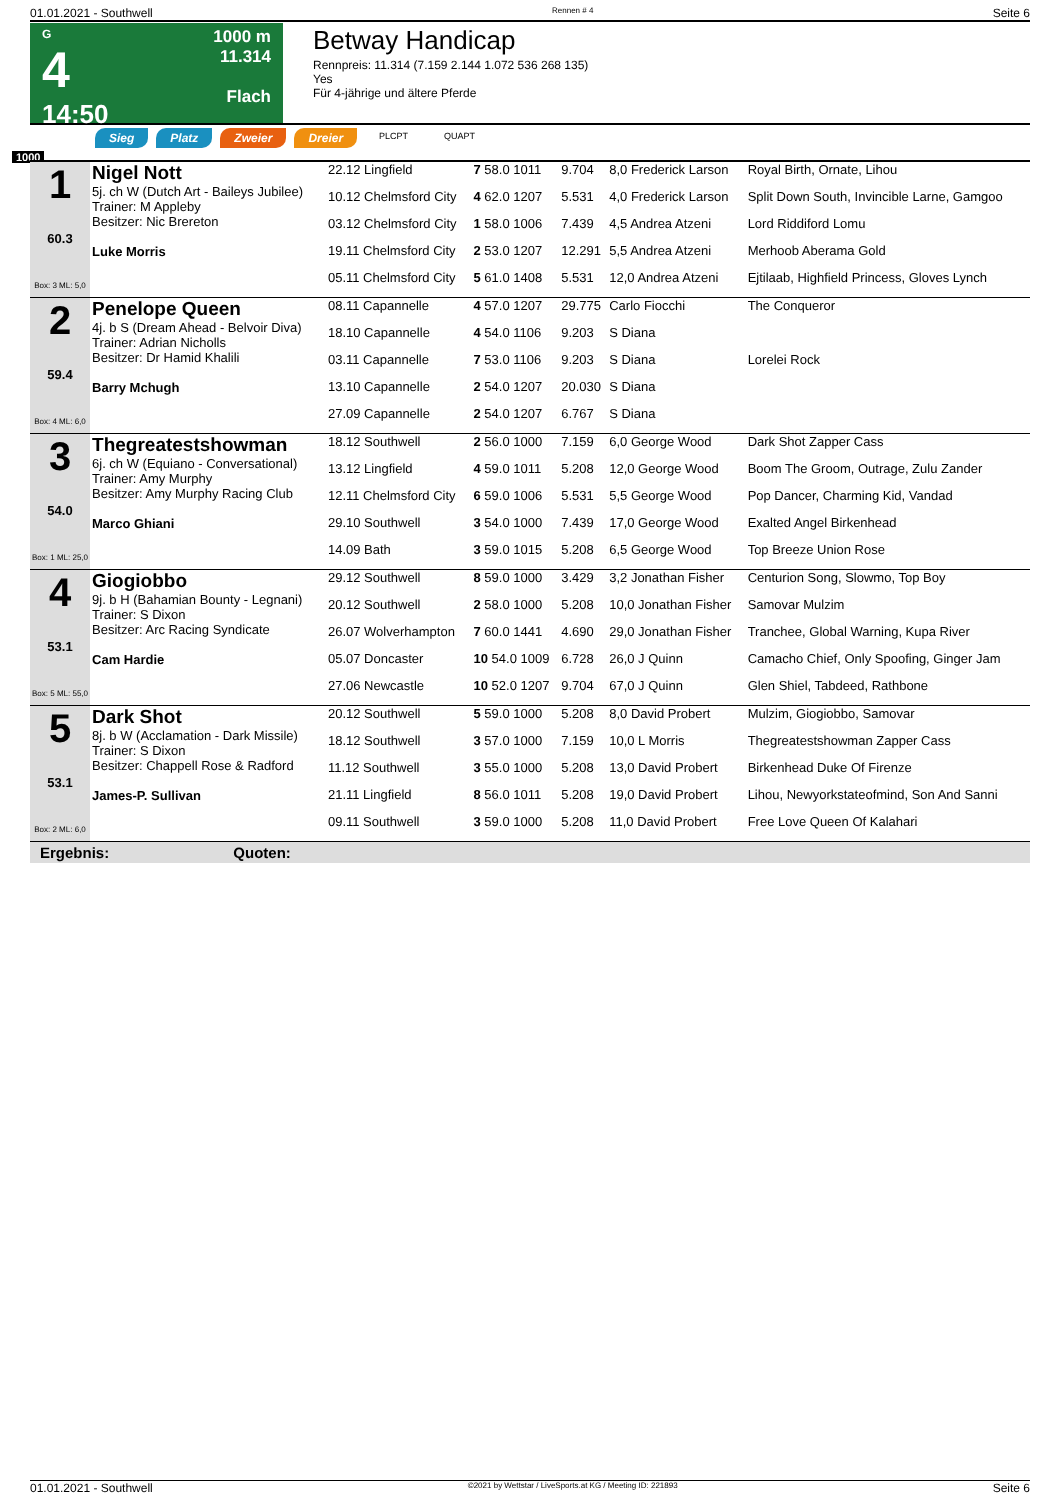01.01.2021 - Southwell Rennen # 4 Seite 6
G
4
14:50
1000 m
11.314
Flach
Betway Handicap
Rennpreis: 11.314 (7.159 2.144 1.072 536 268 135)
Yes
Für 4-jährige und ältere Pferde
Sieg Platz Zweier Dreier PLCPT QUAPT
1000
| 1 60.3 Box: 3 ML: 5,0 | Nigel Nott 5j. ch W (Dutch Art - Baileys Jubilee) Trainer: M Appleby Besitzer: Nic Brereton Luke Morris | 22.12 Lingfield | 7 58.0 1011 | 9.704 | 8,0 Frederick Larson | Royal Birth, Ornate, Lihou |
| | | 10.12 Chelmsford City | 4 62.0 1207 | 5.531 | 4,0 Frederick Larson | Split Down South, Invincible Larne, Gamgoo |
| | | 03.12 Chelmsford City | 1 58.0 1006 | 7.439 | 4,5 Andrea Atzeni | Lord Riddiford Lomu |
| | | 19.11 Chelmsford City | 2 53.0 1207 | 12.291 | 5,5 Andrea Atzeni | Merhoob Aberama Gold |
| | | 05.11 Chelmsford City | 5 61.0 1408 | 5.531 | 12,0 Andrea Atzeni | Ejtilaab, Highfield Princess, Gloves Lynch |
| 2 59.4 Box: 4 ML: 6,0 | Penelope Queen 4j. b S (Dream Ahead - Belvoir Diva) Trainer: Adrian Nicholls Besitzer: Dr Hamid Khalili Barry Mchugh | 08.11 Capannelle | 4 57.0 1207 | 29.775 | Carlo Fiocchi | The Conqueror |
| | | 18.10 Capannelle | 4 54.0 1106 | 9.203 | S Diana | |
| | | 03.11 Capannelle | 7 53.0 1106 | 9.203 | S Diana | Lorelei Rock |
| | | 13.10 Capannelle | 2 54.0 1207 | 20.030 | S Diana | |
| | | 27.09 Capannelle | 2 54.0 1207 | 6.767 | S Diana | |
| 3 54.0 Box: 1 ML: 25,0 | Thegreatestshowman 6j. ch W (Equiano - Conversational) Trainer: Amy Murphy Besitzer: Amy Murphy Racing Club Marco Ghiani | 18.12 Southwell | 2 56.0 1000 | 7.159 | 6,0 George Wood | Dark Shot Zapper Cass |
| | | 13.12 Lingfield | 4 59.0 1011 | 5.208 | 12,0 George Wood | Boom The Groom, Outrage, Zulu Zander |
| | | 12.11 Chelmsford City | 6 59.0 1006 | 5.531 | 5,5 George Wood | Pop Dancer, Charming Kid, Vandad |
| | | 29.10 Southwell | 3 54.0 1000 | 7.439 | 17,0 George Wood | Exalted Angel Birkenhead |
| | | 14.09 Bath | 3 59.0 1015 | 5.208 | 6,5 George Wood | Top Breeze Union Rose |
| 4 53.1 Box: 5 ML: 55,0 | Giogiobbo 9j. b H (Bahamian Bounty - Legnani) Trainer: S Dixon Besitzer: Arc Racing Syndicate Cam Hardie | 29.12 Southwell | 8 59.0 1000 | 3.429 | 3,2 Jonathan Fisher | Centurion Song, Slowmo, Top Boy |
| | | 20.12 Southwell | 2 58.0 1000 | 5.208 | 10,0 Jonathan Fisher | Samovar Mulzim |
| | | 26.07 Wolverhampton | 7 60.0 1441 | 4.690 | 29,0 Jonathan Fisher | Tranchee, Global Warning, Kupa River |
| | | 05.07 Doncaster | 10 54.0 1009 | 6.728 | 26,0 J Quinn | Camacho Chief, Only Spoofing, Ginger Jam |
| | | 27.06 Newcastle | 10 52.0 1207 | 9.704 | 67,0 J Quinn | Glen Shiel, Tabdeed, Rathbone |
| 5 53.1 Box: 2 ML: 6,0 | Dark Shot 8j. b W (Acclamation - Dark Missile) Trainer: S Dixon Besitzer: Chappell Rose & Radford James-P. Sullivan | 20.12 Southwell | 5 59.0 1000 | 5.208 | 8,0 David Probert | Mulzim, Giogiobbo, Samovar |
| | | 18.12 Southwell | 3 57.0 1000 | 7.159 | 10,0 L Morris | Thegreatestshowman Zapper Cass |
| | | 11.12 Southwell | 3 55.0 1000 | 5.208 | 13,0 David Probert | Birkenhead Duke Of Firenze |
| | | 21.11 Lingfield | 8 56.0 1011 | 5.208 | 19,0 David Probert | Lihou, Newyorkstateofmind, Son And Sanni |
| | | 09.11 Southwell | 3 59.0 1000 | 5.208 | 11,0 David Probert | Free Love Queen Of Kalahari |
Ergebnis: Quoten:
01.01.2021 - Southwell ©2021 by Wettstar / LiveSports.at KG / Meeting ID: 221893 Seite 6